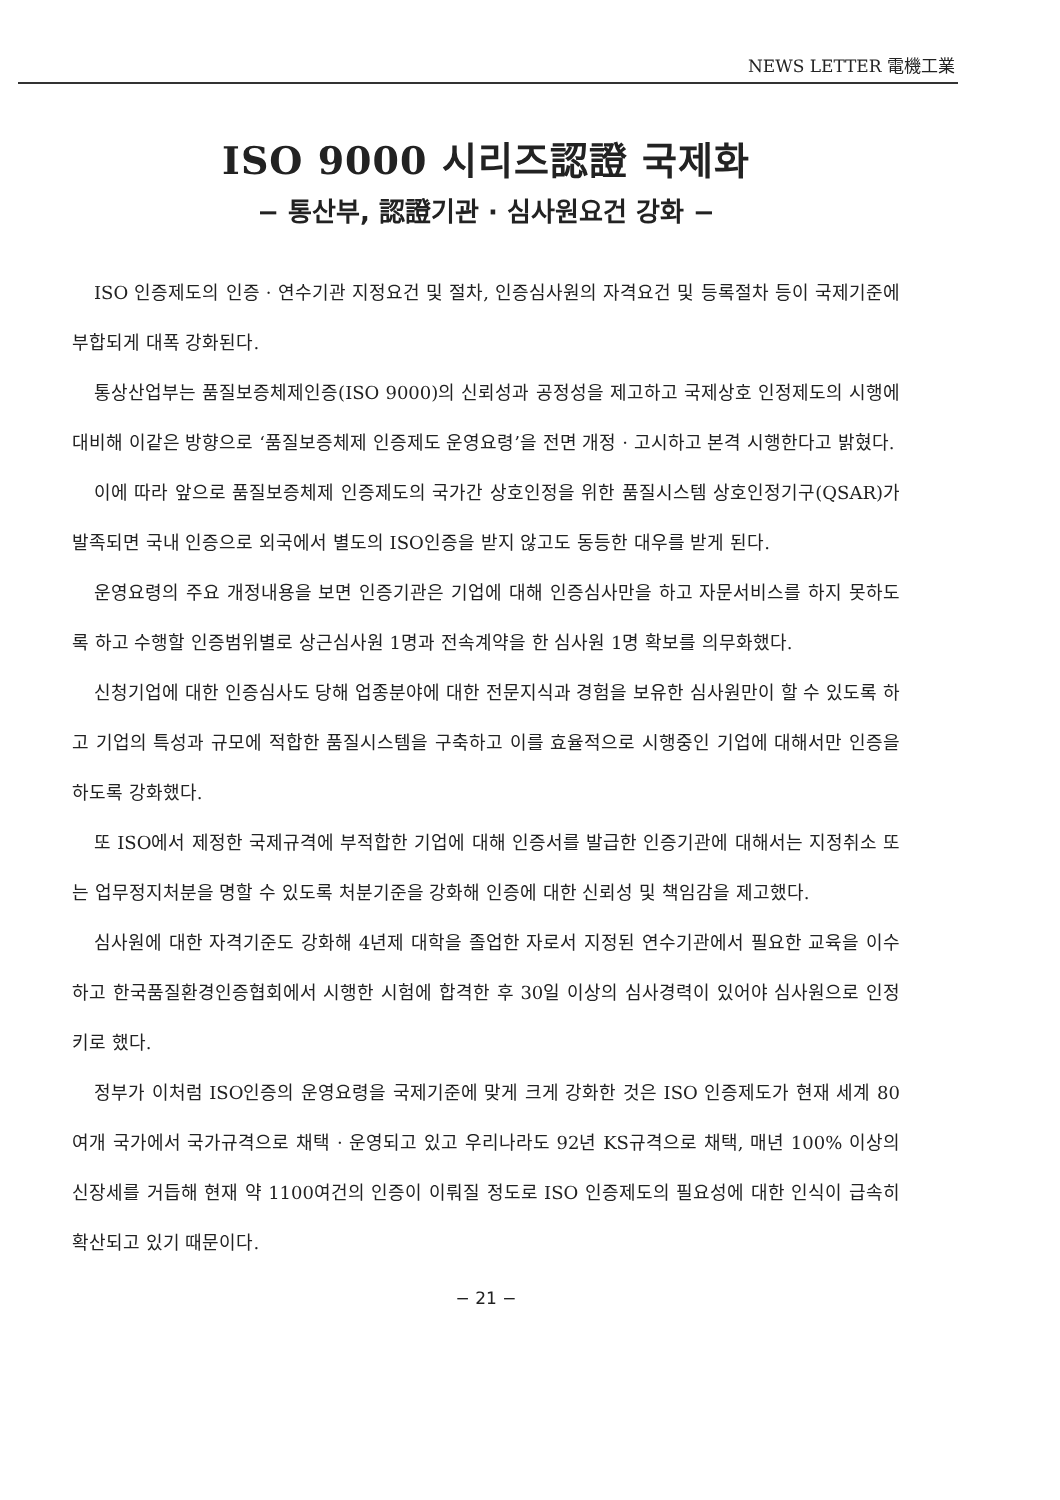NEWS LETTER 電機工業
ISO 9000 시리즈認證 국제화
− 통산부, 認證기관 · 심사원요건 강화 −
ISO 인증제도의 인증 · 연수기관 지정요건 및 절차, 인증심사원의 자격요건 및 등록절차 등이 국제기준에 부합되게 대폭 강화된다.
통상산업부는 품질보증체제인증(ISO 9000)의 신뢰성과 공정성을 제고하고 국제상호 인정제도의 시행에 대비해 이같은 방향으로 ‘품질보증체제 인증제도 운영요령’을 전면 개정 · 고시하고 본격 시행한다고 밝혔다.
이에 따라 앞으로 품질보증체제 인증제도의 국가간 상호인정을 위한 품질시스템 상호인정기구(QSAR)가 발족되면 국내 인증으로 외국에서 별도의 ISO인증을 받지 않고도 동등한 대우를 받게 된다.
운영요령의 주요 개정내용을 보면 인증기관은 기업에 대해 인증심사만을 하고 자문서비스를 하지 못하도록 하고 수행할 인증범위별로 상근심사원 1명과 전속계약을 한 심사원 1명 확보를 의무화했다.
신청기업에 대한 인증심사도 당해 업종분야에 대한 전문지식과 경험을 보유한 심사원만이 할 수 있도록 하고 기업의 특성과 규모에 적합한 품질시스템을 구축하고 이를 효율적으로 시행중인 기업에 대해서만 인증을 하도록 강화했다.
또 ISO에서 제정한 국제규격에 부적합한 기업에 대해 인증서를 발급한 인증기관에 대해서는 지정취소 또는 업무정지처분을 명할 수 있도록 처분기준을 강화해 인증에 대한 신뢰성 및 책임감을 제고했다.
심사원에 대한 자격기준도 강화해 4년제 대학을 졸업한 자로서 지정된 연수기관에서 필요한 교육을 이수하고 한국품질환경인증협회에서 시행한 시험에 합격한 후 30일 이상의 심사경력이 있어야 심사원으로 인정키로 했다.
정부가 이처럼 ISO인증의 운영요령을 국제기준에 맞게 크게 강화한 것은 ISO 인증제도가 현재 세계 80여개 국가에서 국가규격으로 채택 · 운영되고 있고 우리나라도 92년 KS규격으로 채택, 매년 100% 이상의 신장세를 거듭해 현재 약 1100여건의 인증이 이뤄질 정도로 ISO 인증제도의 필요성에 대한 인식이 급속히 확산되고 있기 때문이다.
− 21 −